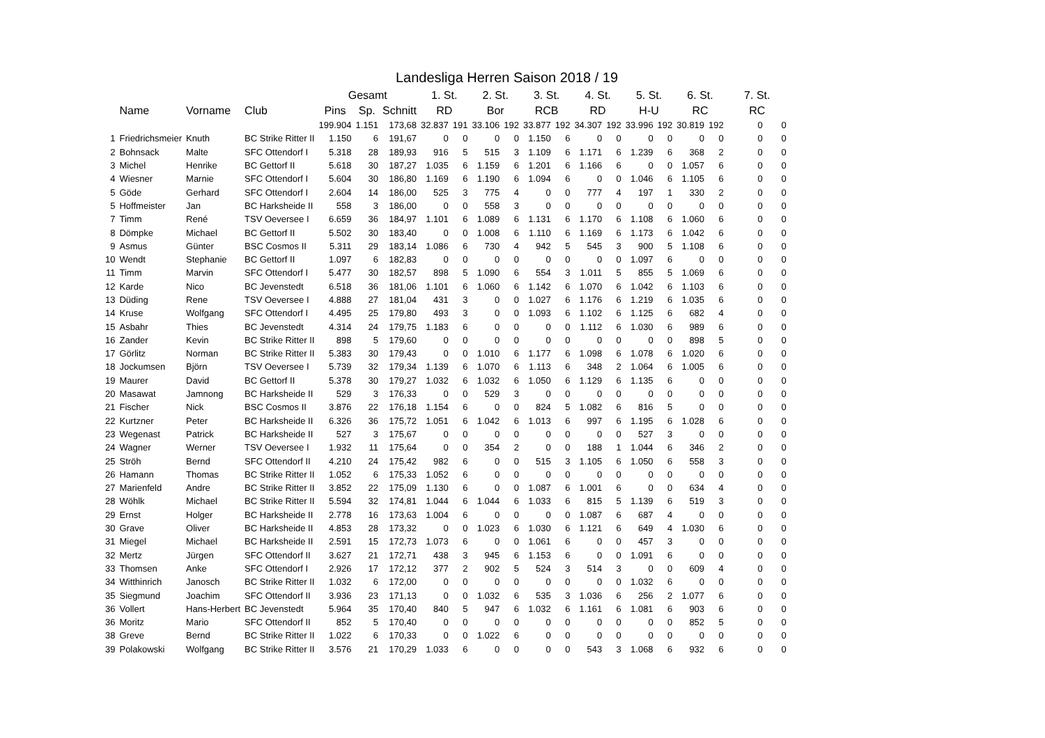Landesliga Herren Saison 2018 / 19
| | | | | Gesamt | | | 1. St. | | 2. St. | | 3. St. | | 4. St. | | 5. St. | | 6. St. | | 7. St. | |
| --- | --- | --- | --- | --- | --- | --- | --- | --- | --- | --- | --- | --- | --- | --- | --- | --- | --- | --- | --- | --- |
| | Name | Vorname | Club | Pins | Sp. | Schnitt | RD | | Bor | | RCB | | RD | | H-U | | RC | | RC | |
| | | | | 199.904 | 1.151 | 173,68 | 32.837 | 191 | 33.106 | 192 | 33.877 | 192 | 34.307 | 192 | 33.996 | 192 | 30.819 | 192 | 0 | 0 |
| 1 | Friedrichsmeier | Knuth | BC Strike Ritter II | 1.150 | 6 | 191,67 | 0 | 0 | 0 | 0 | 1.150 | 6 | 0 | 0 | 0 | 0 | 0 | 0 | 0 | 0 |
| 2 | Bohnsack | Malte | SFC Ottendorf I | 5.318 | 28 | 189,93 | 916 | 5 | 515 | 3 | 1.109 | 6 | 1.171 | 6 | 1.239 | 6 | 368 | 2 | 0 | 0 |
| 3 | Michel | Henrike | BC Gettorf II | 5.618 | 30 | 187,27 | 1.035 | 6 | 1.159 | 6 | 1.201 | 6 | 1.166 | 6 | 0 | 0 | 1.057 | 6 | 0 | 0 |
| 4 | Wiesner | Marnie | SFC Ottendorf I | 5.604 | 30 | 186,80 | 1.169 | 6 | 1.190 | 6 | 1.094 | 6 | 0 | 0 | 1.046 | 6 | 1.105 | 6 | 0 | 0 |
| 5 | Göde | Gerhard | SFC Ottendorf I | 2.604 | 14 | 186,00 | 525 | 3 | 775 | 4 | 0 | 0 | 777 | 4 | 197 | 1 | 330 | 2 | 0 | 0 |
| 5 | Hoffmeister | Jan | BC Harksheide II | 558 | 3 | 186,00 | 0 | 0 | 558 | 3 | 0 | 0 | 0 | 0 | 0 | 0 | 0 | 0 | 0 | 0 |
| 7 | Timm | René | TSV Oeversee I | 6.659 | 36 | 184,97 | 1.101 | 6 | 1.089 | 6 | 1.131 | 6 | 1.170 | 6 | 1.108 | 6 | 1.060 | 6 | 0 | 0 |
| 8 | Dömpke | Michael | BC Gettorf II | 5.502 | 30 | 183,40 | 0 | 0 | 1.008 | 6 | 1.110 | 6 | 1.169 | 6 | 1.173 | 6 | 1.042 | 6 | 0 | 0 |
| 9 | Asmus | Günter | BSC Cosmos II | 5.311 | 29 | 183,14 | 1.086 | 6 | 730 | 4 | 942 | 5 | 545 | 3 | 900 | 5 | 1.108 | 6 | 0 | 0 |
| 10 | Wendt | Stephanie | BC Gettorf II | 1.097 | 6 | 182,83 | 0 | 0 | 0 | 0 | 0 | 0 | 0 | 0 | 1.097 | 6 | 0 | 0 | 0 | 0 |
| 11 | Timm | Marvin | SFC Ottendorf I | 5.477 | 30 | 182,57 | 898 | 5 | 1.090 | 6 | 554 | 3 | 1.011 | 5 | 855 | 5 | 1.069 | 6 | 0 | 0 |
| 12 | Karde | Nico | BC Jevenstedt | 6.518 | 36 | 181,06 | 1.101 | 6 | 1.060 | 6 | 1.142 | 6 | 1.070 | 6 | 1.042 | 6 | 1.103 | 6 | 0 | 0 |
| 13 | Düding | Rene | TSV Oeversee I | 4.888 | 27 | 181,04 | 431 | 3 | 0 | 0 | 1.027 | 6 | 1.176 | 6 | 1.219 | 6 | 1.035 | 6 | 0 | 0 |
| 14 | Kruse | Wolfgang | SFC Ottendorf I | 4.495 | 25 | 179,80 | 493 | 3 | 0 | 0 | 1.093 | 6 | 1.102 | 6 | 1.125 | 6 | 682 | 4 | 0 | 0 |
| 15 | Asbahr | Thies | BC Jevenstedt | 4.314 | 24 | 179,75 | 1.183 | 6 | 0 | 0 | 0 | 0 | 1.112 | 6 | 1.030 | 6 | 989 | 6 | 0 | 0 |
| 16 | Zander | Kevin | BC Strike Ritter II | 898 | 5 | 179,60 | 0 | 0 | 0 | 0 | 0 | 0 | 0 | 0 | 0 | 0 | 898 | 5 | 0 | 0 |
| 17 | Görlitz | Norman | BC Strike Ritter II | 5.383 | 30 | 179,43 | 0 | 0 | 1.010 | 6 | 1.177 | 6 | 1.098 | 6 | 1.078 | 6 | 1.020 | 6 | 0 | 0 |
| 18 | Jockumsen | Björn | TSV Oeversee I | 5.739 | 32 | 179,34 | 1.139 | 6 | 1.070 | 6 | 1.113 | 6 | 348 | 2 | 1.064 | 6 | 1.005 | 6 | 0 | 0 |
| 19 | Maurer | David | BC Gettorf II | 5.378 | 30 | 179,27 | 1.032 | 6 | 1.032 | 6 | 1.050 | 6 | 1.129 | 6 | 1.135 | 6 | 0 | 0 | 0 | 0 |
| 20 | Masawat | Jamnong | BC Harksheide II | 529 | 3 | 176,33 | 0 | 0 | 529 | 3 | 0 | 0 | 0 | 0 | 0 | 0 | 0 | 0 | 0 | 0 |
| 21 | Fischer | Nick | BSC Cosmos II | 3.876 | 22 | 176,18 | 1.154 | 6 | 0 | 0 | 824 | 5 | 1.082 | 6 | 816 | 5 | 0 | 0 | 0 | 0 |
| 22 | Kurtzner | Peter | BC Harksheide II | 6.326 | 36 | 175,72 | 1.051 | 6 | 1.042 | 6 | 1.013 | 6 | 997 | 6 | 1.195 | 6 | 1.028 | 6 | 0 | 0 |
| 23 | Wegenast | Patrick | BC Harksheide II | 527 | 3 | 175,67 | 0 | 0 | 0 | 0 | 0 | 0 | 0 | 0 | 527 | 3 | 0 | 0 | 0 | 0 |
| 24 | Wagner | Werner | TSV Oeversee I | 1.932 | 11 | 175,64 | 0 | 0 | 354 | 2 | 0 | 0 | 188 | 1 | 1.044 | 6 | 346 | 2 | 0 | 0 |
| 25 | Ströh | Bernd | SFC Ottendorf II | 4.210 | 24 | 175,42 | 982 | 6 | 0 | 0 | 515 | 3 | 1.105 | 6 | 1.050 | 6 | 558 | 3 | 0 | 0 |
| 26 | Hamann | Thomas | BC Strike Ritter II | 1.052 | 6 | 175,33 | 1.052 | 6 | 0 | 0 | 0 | 0 | 0 | 0 | 0 | 0 | 0 | 0 | 0 | 0 |
| 27 | Marienfeld | Andre | BC Strike Ritter II | 3.852 | 22 | 175,09 | 1.130 | 6 | 0 | 0 | 1.087 | 6 | 1.001 | 6 | 0 | 0 | 634 | 4 | 0 | 0 |
| 28 | Wöhlk | Michael | BC Strike Ritter II | 5.594 | 32 | 174,81 | 1.044 | 6 | 1.044 | 6 | 1.033 | 6 | 815 | 5 | 1.139 | 6 | 519 | 3 | 0 | 0 |
| 29 | Ernst | Holger | BC Harksheide II | 2.778 | 16 | 173,63 | 1.004 | 6 | 0 | 0 | 0 | 0 | 1.087 | 6 | 687 | 4 | 0 | 0 | 0 | 0 |
| 30 | Grave | Oliver | BC Harksheide II | 4.853 | 28 | 173,32 | 0 | 0 | 1.023 | 6 | 1.030 | 6 | 1.121 | 6 | 649 | 4 | 1.030 | 6 | 0 | 0 |
| 31 | Miegel | Michael | BC Harksheide II | 2.591 | 15 | 172,73 | 1.073 | 6 | 0 | 0 | 1.061 | 6 | 0 | 0 | 457 | 3 | 0 | 0 | 0 | 0 |
| 32 | Mertz | Jürgen | SFC Ottendorf II | 3.627 | 21 | 172,71 | 438 | 3 | 945 | 6 | 1.153 | 6 | 0 | 0 | 1.091 | 6 | 0 | 0 | 0 | 0 |
| 33 | Thomsen | Anke | SFC Ottendorf I | 2.926 | 17 | 172,12 | 377 | 2 | 902 | 5 | 524 | 3 | 514 | 3 | 0 | 0 | 609 | 4 | 0 | 0 |
| 34 | Witthinrich | Janosch | BC Strike Ritter II | 1.032 | 6 | 172,00 | 0 | 0 | 0 | 0 | 0 | 0 | 0 | 0 | 1.032 | 6 | 0 | 0 | 0 | 0 |
| 35 | Siegmund | Joachim | SFC Ottendorf II | 3.936 | 23 | 171,13 | 0 | 0 | 1.032 | 6 | 535 | 3 | 1.036 | 6 | 256 | 2 | 1.077 | 6 | 0 | 0 |
| 36 | Vollert | Hans-Herbert | BC Jevenstedt | 5.964 | 35 | 170,40 | 840 | 5 | 947 | 6 | 1.032 | 6 | 1.161 | 6 | 1.081 | 6 | 903 | 6 | 0 | 0 |
| 36 | Moritz | Mario | SFC Ottendorf II | 852 | 5 | 170,40 | 0 | 0 | 0 | 0 | 0 | 0 | 0 | 0 | 0 | 0 | 852 | 5 | 0 | 0 |
| 38 | Greve | Bernd | BC Strike Ritter II | 1.022 | 6 | 170,33 | 0 | 0 | 1.022 | 6 | 0 | 0 | 0 | 0 | 0 | 0 | 0 | 0 | 0 | 0 |
| 39 | Polakowski | Wolfgang | BC Strike Ritter II | 3.576 | 21 | 170,29 | 1.033 | 6 | 0 | 0 | 0 | 0 | 543 | 3 | 1.068 | 6 | 932 | 6 | 0 | 0 |